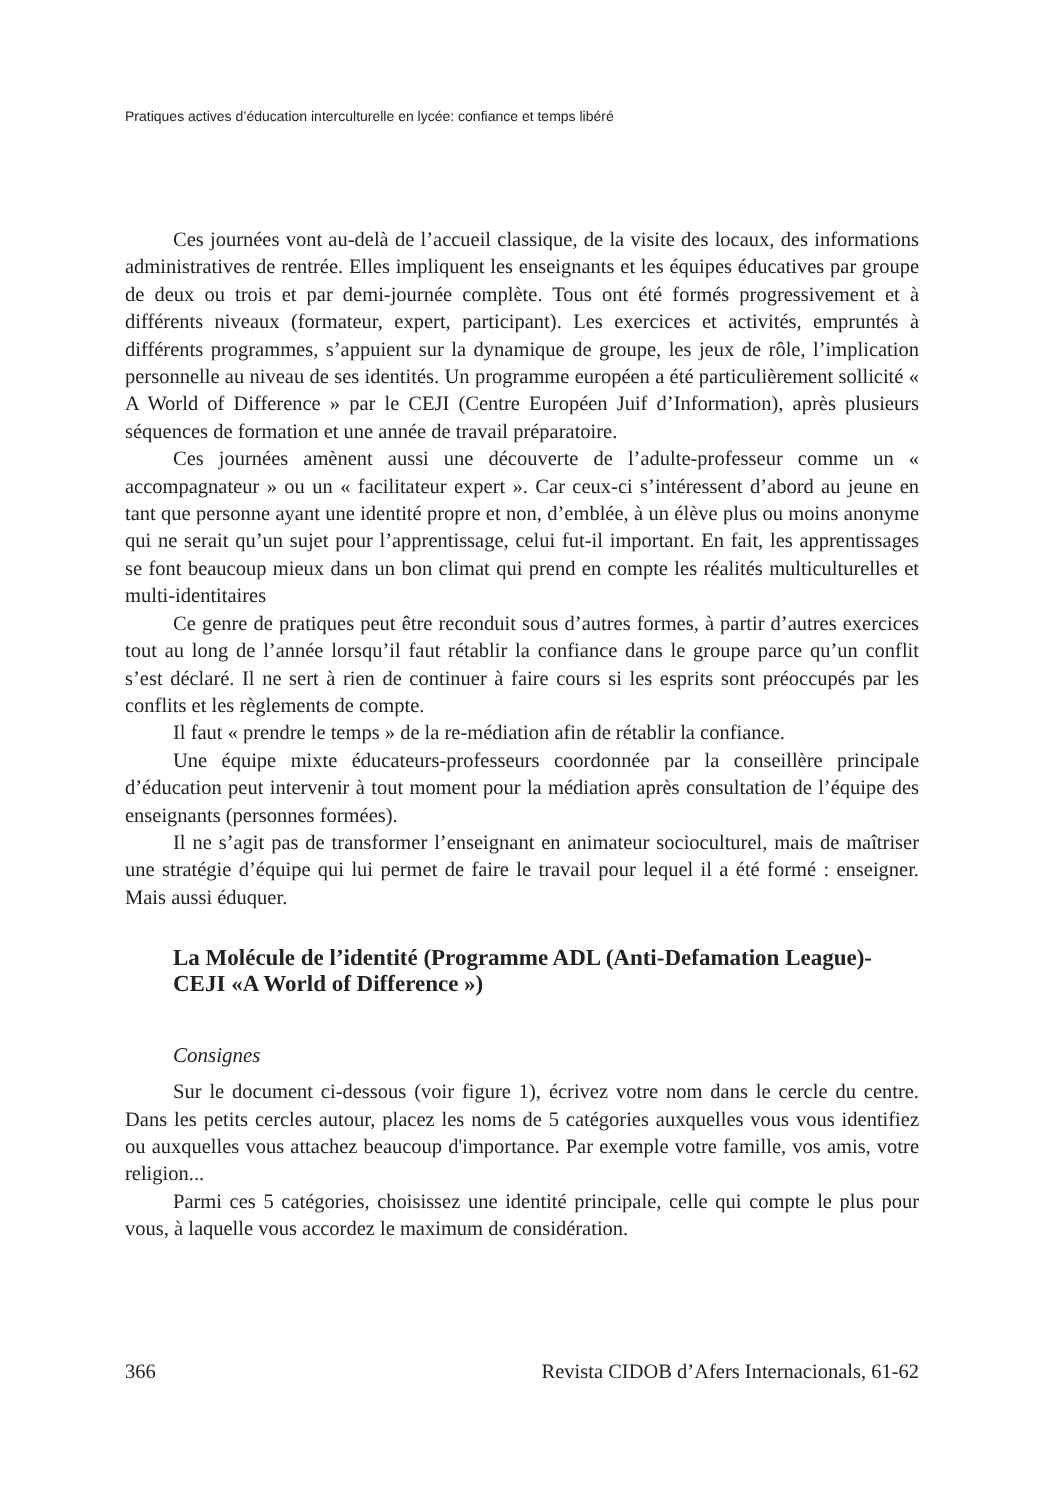Pratiques actives d’éducation interculturelle en lycée: confiance et temps libéré
Ces journées vont au-delà de l’accueil classique, de la visite des locaux, des informations administratives de rentrée. Elles impliquent les enseignants et les équipes éducatives par groupe de deux ou trois et par demi-journée complète. Tous ont été formés progressivement et à différents niveaux (formateur, expert, participant). Les exercices et activités, empruntés à différents programmes, s’appuient sur la dynamique de groupe, les jeux de rôle, l’implication personnelle au niveau de ses identités. Un programme européen a été particulièrement sollicité « A World of Difference » par le CEJI (Centre Européen Juif d’Information), après plusieurs séquences de formation et une année de travail préparatoire.
Ces journées amènent aussi une découverte de l’adulte-professeur comme un « accompagnateur » ou un « facilitateur expert ». Car ceux-ci s’intéressent d’abord au jeune en tant que personne ayant une identité propre et non, d’emblée, à un élève plus ou moins anonyme qui ne serait qu’un sujet pour l’apprentissage, celui fut-il important. En fait, les apprentissages se font beaucoup mieux dans un bon climat qui prend en compte les réalités multiculturelles et multi-identitaires
Ce genre de pratiques peut être reconduit sous d’autres formes, à partir d’autres exercices tout au long de l’année lorsqu’il faut rétablir la confiance dans le groupe parce qu’un conflit s’est déclaré. Il ne sert à rien de continuer à faire cours si les esprits sont préoccupés par les conflits et les règlements de compte.
Il faut « prendre le temps » de la re-médiation afin de rétablir la confiance.
Une équipe mixte éducateurs-professeurs coordonnée par la conseillère principale d’éducation peut intervenir à tout moment pour la médiation après consultation de l’équipe des enseignants (personnes formées).
Il ne s’agit pas de transformer l’enseignant en animateur socioculturel, mais de maîtriser une stratégie d’équipe qui lui permet de faire le travail pour lequel il a été formé : enseigner. Mais aussi éduquer.
La Molécule de l’identité (Programme ADL (Anti-Defamation League)-CEJI «A World of Difference »)
Consignes
Sur le document ci-dessous (voir figure 1), écrivez votre nom dans le cercle du centre. Dans les petits cercles autour, placez les noms de 5 catégories auxquelles vous vous identifiez ou auxquelles vous attachez beaucoup d'importance. Par exemple votre famille, vos amis, votre religion...
Parmi ces 5 catégories, choisissez une identité principale, celle qui compte le plus pour vous, à laquelle vous accordez le maximum de considération.
366 Revista CIDOB d’Afers Internacionals, 61-62